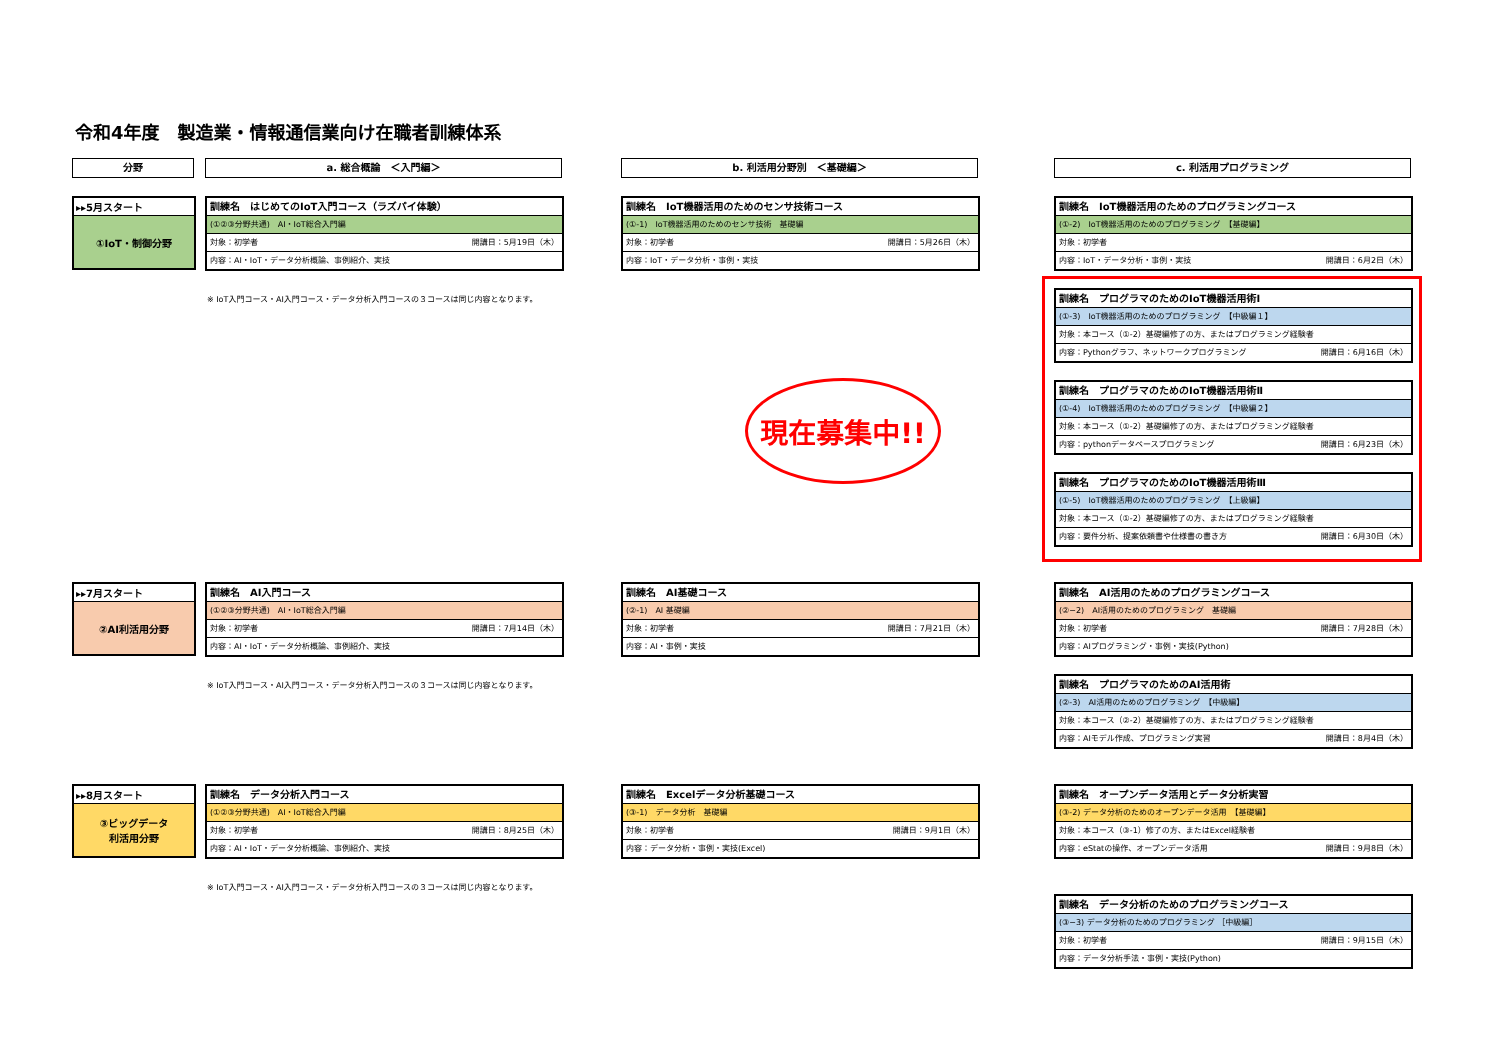令和4年度　製造業・情報通信業向け在職者訓練体系
分野 a. 総合概論　＜入門編＞ b. 利活用分野別　＜基礎編＞ c. 利活用プログラミング
▸▸5月スタート
①IoT・制御分野
訓練名　はじめてのIoT入門コース（ラズパイ体験）
(①②③分野共通)　AI・IoT総合入門編
対象：初学者 開講日：5月19日（木）
内容：AI・IoT・データ分析概論、事例紹介、実技
※ IoT入門コース・AI入門コース・データ分析入門コースの３コースは同じ内容となります。
訓練名　IoT機器活用のためのセンサ技術コース
(①-1)　IoT機器活用のためのセンサ技術　基礎編
対象：初学者 開講日：5月26日（木）
内容：IoT・データ分析・事例・実技
訓練名　IoT機器活用のためのプログラミングコース
(①-2)　IoT機器活用のためのプログラミング　【基礎編】
対象：初学者
内容：IoT・データ分析・事例・実技 開講日：6月2日（木）
訓練名　プログラマのためのIoT機器活用術Ⅰ
(①-3)　IoT機器活用のためのプログラミング　【中級編１】
対象：本コース（①-2）基礎編修了の方、またはプログラミング経験者
内容：Pythonグラフ、ネットワークプログラミング 開講日：6月16日（木）
現在募集中!!
訓練名　プログラマのためのIoT機器活用術Ⅱ
(①-4)　IoT機器活用のためのプログラミング　【中級編２】
対象：本コース（①-2）基礎編修了の方、またはプログラミング経験者
内容：pythonデータベースプログラミング 開講日：6月23日（木）
訓練名　プログラマのためのIoT機器活用術Ⅲ
(①-5)　IoT機器活用のためのプログラミング　【上級編】
対象：本コース（①-2）基礎編修了の方、またはプログラミング経験者
内容：要件分析、提案依頼書や仕様書の書き方 開講日：6月30日（木）
▸▸7月スタート
②AI利活用分野
訓練名　AI入門コース
(①②③分野共通)　AI・IoT総合入門編
対象：初学者 開講日：7月14日（木）
内容：AI・IoT・データ分析概論、事例紹介、実技
※ IoT入門コース・AI入門コース・データ分析入門コースの３コースは同じ内容となります。
訓練名　AI基礎コース
(②-1)　AI 基礎編
対象：初学者 開講日：7月21日（木）
内容：AI・事例・実技
訓練名　AI活用のためのプログラミングコース
(②−2)　AI活用のためのプログラミング　基礎編
対象：初学者 開講日：7月28日（木）
内容：AIプログラミング・事例・実技(Python)
訓練名　プログラマのためのAI活用術
(②-3)　AI活用のためのプログラミング　【中級編】
対象：本コース（②-2）基礎編修了の方、またはプログラミング経験者
内容：AIモデル作成、プログラミング実習 開講日：8月4日（木）
▸▸8月スタート
③ビッグデータ
利活用分野
訓練名　データ分析入門コース
(①②③分野共通)　AI・IoT総合入門編
対象：初学者 開講日：8月25日（木）
内容：AI・IoT・データ分析概論、事例紹介、実技
※ IoT入門コース・AI入門コース・データ分析入門コースの３コースは同じ内容となります。
訓練名　Excelデータ分析基礎コース
(③-1)　データ分析　基礎編
対象：初学者 開講日：9月1日（木）
内容：データ分析・事例・実技(Excel)
訓練名　オープンデータ活用とデータ分析実習
(③-2) データ分析のためのオープンデータ活用　【基礎編】
対象：本コース（③-1）修了の方、またはExcel経験者
内容：eStatの操作、オープンデータ活用 開講日：9月8日（木）
訓練名　データ分析のためのプログラミングコース
(③−3) データ分析のためのプログラミング ［中級編］
対象：初学者 開講日：9月15日（木）
内容：データ分析手法・事例・実技(Python)